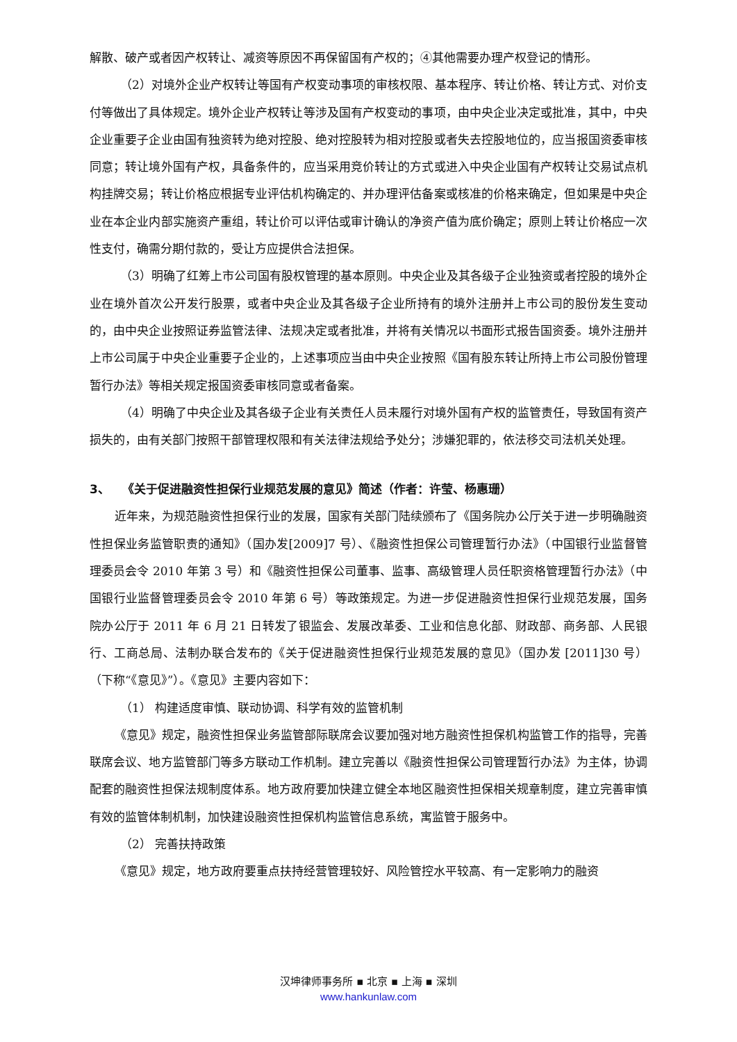解散、破产或者因产权转让、减资等原因不再保留国有产权的；④其他需要办理产权登记的情形。
（2）对境外企业产权转让等国有产权变动事项的审核权限、基本程序、转让价格、转让方式、对价支付等做出了具体规定。境外企业产权转让等涉及国有产权变动的事项，由中央企业决定或批准，其中，中央企业重要子企业由国有独资转为绝对控股、绝对控股转为相对控股或者失去控股地位的，应当报国资委审核同意；转让境外国有产权，具备条件的，应当采用竞价转让的方式或进入中央企业国有产权转让交易试点机构挂牌交易；转让价格应根据专业评估机构确定的、并办理评估备案或核准的价格来确定，但如果是中央企业在本企业内部实施资产重组，转让价可以评估或审计确认的净资产值为底价确定；原则上转让价格应一次性支付，确需分期付款的，受让方应提供合法担保。
（3）明确了红筹上市公司国有股权管理的基本原则。中央企业及其各级子企业独资或者控股的境外企业在境外首次公开发行股票，或者中央企业及其各级子企业所持有的境外注册并上市公司的股份发生变动的，由中央企业按照证券监管法律、法规决定或者批准，并将有关情况以书面形式报告国资委。境外注册并上市公司属于中央企业重要子企业的，上述事项应当由中央企业按照《国有股东转让所持上市公司股份管理暂行办法》等相关规定报国资委审核同意或者备案。
（4）明确了中央企业及其各级子企业有关责任人员未履行对境外国有产权的监管责任，导致国有资产损失的，由有关部门按照干部管理权限和有关法律法规给予处分；涉嫌犯罪的，依法移交司法机关处理。
3、 《关于促进融资性担保行业规范发展的意见》简述（作者：许莹、杨惠珊）
近年来，为规范融资性担保行业的发展，国家有关部门陆续颁布了《国务院办公厅关于进一步明确融资性担保业务监管职责的通知》（国办发[2009]7 号）、《融资性担保公司管理暂行办法》（中国银行业监督管理委员会令 2010 年第 3 号）和《融资性担保公司董事、监事、高级管理人员任职资格管理暂行办法》（中国银行业监督管理委员会令 2010 年第 6 号）等政策规定。为进一步促进融资性担保行业规范发展，国务院办公厅于 2011 年 6 月 21 日转发了银监会、发展改革委、工业和信息化部、财政部、商务部、人民银行、工商总局、法制办联合发布的《关于促进融资性担保行业规范发展的意见》（国办发 [2011]30 号）（下称“《意见》”）。《意见》主要内容如下：
（1） 构建适度审慎、联动协调、科学有效的监管机制
《意见》规定，融资性担保业务监管部际联席会议要加强对地方融资性担保机构监管工作的指导，完善联席会议、地方监管部门等多方联动工作机制。建立完善以《融资性担保公司管理暂行办法》为主体，协调配套的融资性担保法规制度体系。地方政府要加快建立健全本地区融资性担保相关规章制度，建立完善审慎有效的监管体制机制，加快建设融资性担保机构监管信息系统，寓监管于服务中。
（2） 完善扶持政策
《意见》规定，地方政府要重点扶持经营管理较好、风险管控水平较高、有一定影响力的融资
汉坤律师事务所 ▪ 北京 ▪ 上海 ▪ 深圳
www.hankunlaw.com